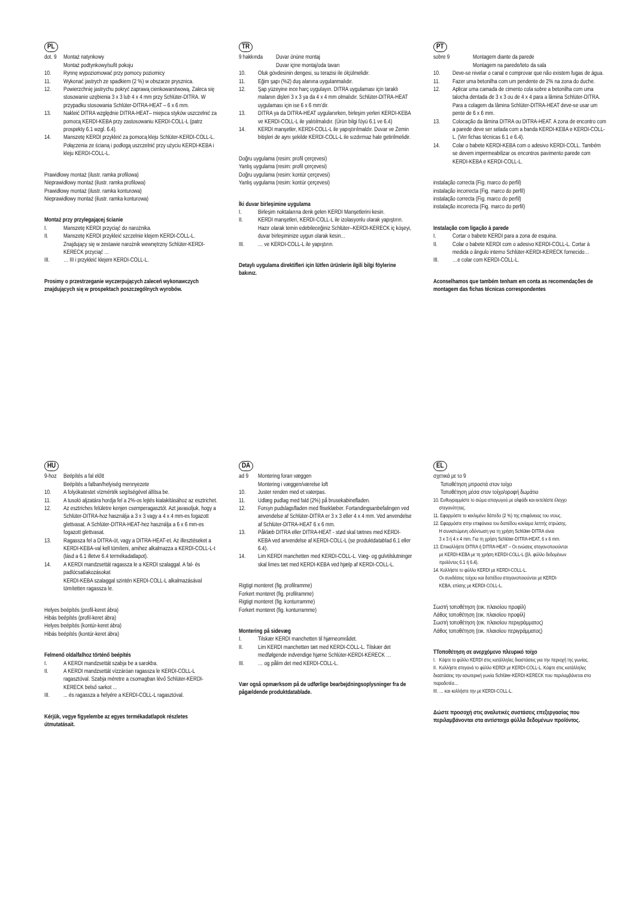PL
dot. 9 Montaż natynkowy
Montaż podtynkowy/sufit pokoju
10. Rynnę wypoziomować przy pomocy poziomicy
11. Wykonać jastrych ze spadkiem (2 %) w obszarze prysznica.
12. Powierzchnię jastrychu pokryć zaprawą cienkowarstwową. Zaleca się stosowanie uzębienia 3 x 3 lub 4 x 4 mm przy Schlüter-DITRA. W przypadku stosowania Schlüter-DITRA-HEAT – 6 x 6 mm.
13. Nakleić DITRA względnie DITRA-HEAT– miejsca styków uszczelnić za pomocą KERDI-KEBA przy zastosowaniu KERDI-COLL-L (patrz prospekty 6.1 wzgl. 6.4).
14. Manszetę KERDI przykleić za pomocą kleju Schlüter-KERDI-COLL-L. Połączenia ze ścianą i podłogą uszczelnić przy użyciu KERDI-KEBA i kleju KERDI-COLL-L.
Prawidłowy montaż (ilustr. ramka profilowa)
Nieprawidłowy montaż (ilustr. ramka profilowa)
Prawidłowy montaż (ilustr. ramka konturowa)
Nieprawidłowy montaż (ilustr. ramka konturowa)
Montaż przy przylegającej ścianie
I. Manszetę KERDI przyciąć do narożnika.
II. Manszetę KERDI przykleić szczelnie klejem KERDI-COLL-L. Znajdujący się w zestawie narożnik wewnętrzny Schlüter-KERDI-KERECK przyciąć …
III. … III i przykleić klejem KERDI-COLL-L.
Prosimy o przestrzeganie wyczerpujących zaleceń wykonawczych znajdujących się w prospektach poszczególnych wyrobów.
TR
9 hakkında Duvar önüne montaj
Duvar içine montaj/oda tavan
10. Oluk gövdesinin dengesi, su terazisi ile ölçülmelidir.
11. Eğim şapı (%2) duş alanına uygulanmalıdır.
12. Şap yüzeyine ince harç uygulayın. DITRA uygulaması için taraklı malanın dişleri 3 x 3 ya da 4 x 4 mm olmalıdır. Schlüter-DITRA-HEAT uygulaması için ise 6 x 6 mm’dir.
13. DITRA ya da DITRA-HEAT uygulanırken, birleşim yerleri KERDI-KEBA ve KERDI-COLL-L ile yalıtılmalıdır. (Ürün bilgi föyü 6.1 ve 6.4)
14. KERDI manşetler, KERDI-COLL-L ile yapıştırılmaldır. Duvar ve Zemin bitişleri de aynı şekilde KERDI-COLL-L ile sızdırmaz hale getirilmelidir.
Doğru uygulama (resim: profil çerçevesi)
Yanlış uygulama (resim: profil çerçevesi)
Doğru uygulama (resim: kontür çerçevesi)
Yanlış uygulama (resim: kontür çerçevesi)
İki duvar birleşimine uygulama
I. Birleşim noktalarına denk gelen KERDI Manşetlerini kesin.
II. KERDI manşetleri, KERDI-COLL-L ile izolasyonlu olarak yapıştırın. Hazır olarak temin edebileceğiniz Schlüter--KERDI-KERECK iç köşeyi, duvar birleşiminize uygun olarak kesin...
III. … ve KERDI-COLL-L ile yapıştırın.
Detaylı uygulama direktifleri için lütfen ürünlerin ilgili bilgi föylerine bakınız.
PT
sobre 9 Montagem diante da parede
Montagem na parede/teto da sala
10. Deve-se nivelar o canal e comprovar que não existem fugas de água.
11. Fazer uma betonilha com um pendente de 2% na zona do duche.
12. Aplicar uma camada de cimento cola sobre a betonilha com uma talocha dentada de 3 x 3 ou de 4 x 4 para a lâmina Schlüter-DITRA. Para a colagem da lâmina Schlüter-DITRA-HEAT deve-se usar um pente de 6 x 6 mm.
13. Colocação da lâmina DITRA ou DITRA-HEAT. A zona de encontro com a parede deve ser selada com a banda KERDI-KEBA e KERDI-COLL-L. (Ver fichas técnicas 6.1 e 6.4).
14. Colar o babete KERDI-KEBA com o adesivo KERDI-COLL. Também se devem impermeabilizar os encontros pavimento parede com KERDI-KEBA e KERDI-COLL-L.
instalação correcta (Fig. marco do perfil)
instalação incorrecta (Fig. marco do perfil)
instalação correcta (Fig. marco do perfil)
instalação incorrecta (Fig. marco do perfil)
Instalação com ligação à parede
I. Cortar o babete KERDI para a zona de esquina.
II. Colar o babete KERDI com o adesivo KERDI-COLL-L. Cortar à medida o ângulo interno Schlüter-KERDI-KERECK fornecido…
III. …e colar com KERDI-COLL-L.
Aconselhamos que também tenham em conta as recomendações de montagem das fichas técnicas correspondentes
HU
9-hoz Beépítés a fal előtt
Beépítés a falban/helyiség mennyezete
10. A folyókatestet vízmérték segítségével állítsa be.
11. A tusoló aljzatára hordja fel a 2%-os lejtés kialakításához az esztrichet.
12. Az esztriches felületre kenjen csemperagasztót. Azt javasoljuk, hogy a Schlüter-DITRA-hoz használja a 3 x 3 vagy a 4 x 4 mm-es fogazott glettvasat. A Schlüter-DITRA-HEAT-hez használja a 6 x 6 mm-es fogazott glettvasat.
13. Ragassza fel a DITRA-öt, vagy a DITRA-HEAT-et. Az illesztéseket a KERDI-KEBA-val kell tömíteni, amihez alkalmazza a KERDI-COLL-L-t (lásd a 6.1 illetve 6.4 termékadatlapot).
14. A KERDI mandzsettát ragassza le a KERDI szalaggal. A fal- és padlócsatlakozásokat
KERDI-KEBA szalaggal szintén KERDI-COLL-L alkalmazásával tömítetten ragassza le.
Helyes beépítés (profil-keret ábra)
Hibás beépítés (profil-keret ábra)
Helyes beépítés (kontúr-keret ábra)
Hibás beépítés (kontúr-keret ábra)
Felmenő oldalfalhoz történő beépítés
I. A KERDI mandzsettát szabja be a sarokba.
II. A KERDI mandzsettát vízzáróan ragassza le KERDI-COLL-L ragasztóval. Szabja méretre a csomagban lévő Schlüter-KERDI-KERECK belső sarkot ...
III.... és ragassza a helyére a KERDI-COLL-L ragasztóval.
Kérjük, vegye figyelembe az egyes termékadatlapok részletes útmutatásait.
DA
ad 9 Montering foran væggen
Montering i væggen/værelse loft
10. Juster renden med et vaterpas.
11. Udlæg pudlag med fald (2%) på brusekabinefladen.
12. Forsyn pudslagsfladen med fliseklæber. Fortandingsanbefalingen ved anvendelse af Schlüter-DITRA er 3 x 3 eller 4 x 4 mm. Ved anvendelse af Schlüter-DITRA-HEAT 6 x 6 mm.
13. Påklæb DITRA eller DITRA-HEAT - stød skal tætnes med KERDI-KEBA ved anvendelse af KERDI-COLL-L (se produktdatablad 6.1 eller 6.4).
14. Lim KERDI manchetten med KERDI-COLL-L. Væg- og gulvtilslutninger skal limes tæt med KERDI-KEBA ved hjælp af KERDI-COLL-L.
Rigtigt monteret (fig. profilramme)
Forkert monteret (fig. profilramme)
Rigtigt monteret (fig. konturramme)
Forkert monteret (fig. konturramme)
Montering på sidevæg
I. Tilskær KERDI manchetten til hjørneområdet.
II. Lim KERDI manchetten tæt med KERDI-COLL-L. Tilskær det medfølgende indvendige hjørne Schlüter-KERDI-KERECK …
III. … og pålim det med KERDI-COLL-L.
Vær også opmærksom på de udførlige bearbejdningsoplysninger fra de pågældende produktdatablade.
EL
σχετικά με το 9
Τοποθέτηση μπροστά στον τοίχο
Τοποθέτηση μέσα στον τοίχο/οροφή δωμάτιο
10. Ευθυγραμμίστε το σώμα απαγωγού με αλφάδι και εκτελέστε έλεγχο
στεγανότητας.
11. Εφαρμόστε το κεκλιμένο δάπεδο (2 %) της επιφάνειας του ντους.
12. Εφαρμόστε στην επιφάνεια του δαπέδου κονίαμα λεπτής στρώσης.
Η συνιστώμενη οδόντωση για τη χρήση Schlüter-DITRA είναι
3 x 3 ή 4 x 4 mm. Για τη χρήση Schlüter-DITRA-HEAT, 6 x 6 mm.
13. Επικολλήστε DITRA ή DITRA-HEAT – Οι ενώσεις στεγανοποιούνται
με KERDI-KEBA με τη χρήση KERDI-COLL-L (βλ. φύλλο δεδομένων
προϊόντος 6.1 ή 6.4).
14. Κολλήστε το φύλλο KERDI με KERDI-COLL-L.
Οι συνδέσεις τοίχου και δαπέδου στεγανοποιούνται με KERDI-
KEBA, επίσης με KERDI-COLL-L.
Σωστή τοποθέτηση (εικ. πλαισίου προφίλ)
Λάθος τοποθέτηση (εικ. πλαισίου προφίλ)
Σωστή τοποθέτηση (εικ. πλαισίου περιγράμματος)
Λάθος τοποθέτηση (εικ. πλαισίου περιγράμματος)
ΤΤοποθέτηση σε ανερχόμενο πλευρικό τοίχο
I. Κόψτε το φύλλο KERDI στις κατάλληλες διαστάσεις για την περιοχή της γωνίας.
II. Κολλήστε στεγανά το φύλλο KERDI με KERDI-COLL-L. Κόψτε στις κατάλληλες διαστάσεις την εσωτερική γωνία Schlüter-KERDI-KERECK που περιλαμβάνεται στα παραδοτέα…
III. … και κολλήστε την με KERDI-COLL-L.
Δώστε προσοχή στις αναλυτικές συστάσεις επεξεργασίας που περιλαμβάνονται στα αντίστοιχα φύλλα δεδομένων προϊόντος.